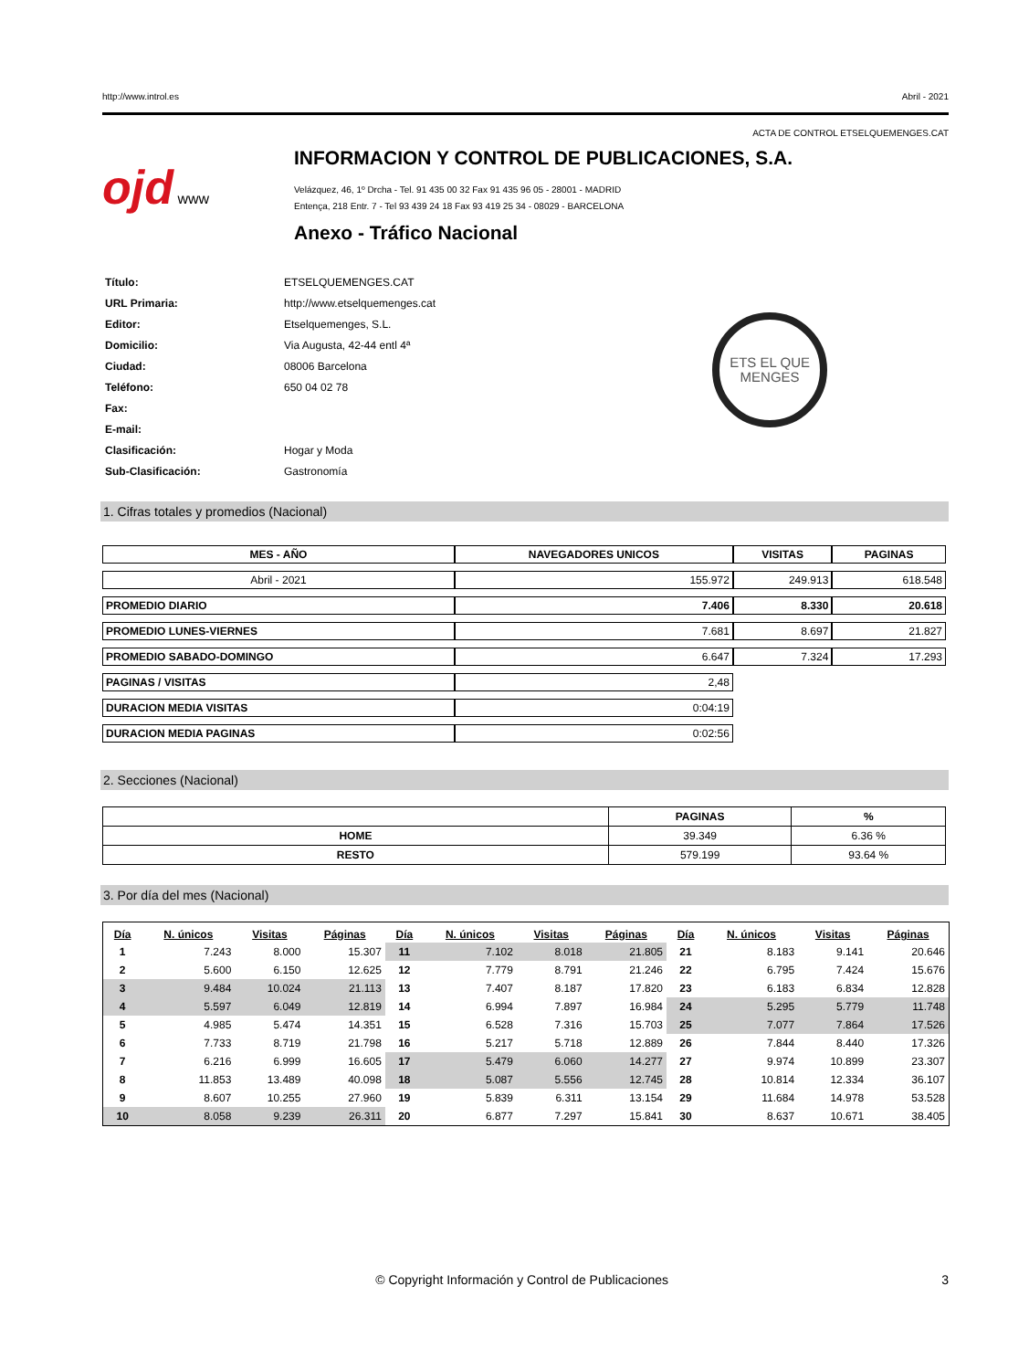http://www.introl.es Abril - 2021
ACTA DE CONTROL ETSELQUEMENGES.CAT
ojd www
INFORMACION Y CONTROL DE PUBLICACIONES, S.A.
Velázquez, 46, 1º Drcha - Tel. 91 435 00 32 Fax 91 435 96 05 - 28001 - MADRID
Entença, 218 Entr. 7 - Tel 93 439 24 18 Fax 93 419 25 34 - 08029 - BARCELONA
Anexo - Tráfico Nacional
| Título: | ETSELQUEMENGES.CAT |
| URL Primaria: | http://www.etselquemenges.cat |
| Editor: | Etselquemenges, S.L. |
| Domicilio: | Via Augusta, 42-44 entl 4ª |
| Ciudad: | 08006 Barcelona |
| Teléfono: | 650 04 02 78 |
| Fax: | |
| E-mail: | |
| Clasificación: | Hogar y Moda |
| Sub-Clasificación: | Gastronomía |
ETS EL QUE
MENGES
1. Cifras totales y promedios (Nacional)
| MES - AÑO | NAVEGADORES UNICOS | VISITAS | PAGINAS |
| --- | --- | --- | --- |
| Abril - 2021 | 155.972 | 249.913 | 618.548 |
| PROMEDIO DIARIO | 7.406 | 8.330 | 20.618 |
| PROMEDIO LUNES-VIERNES | 7.681 | 8.697 | 21.827 |
| PROMEDIO SABADO-DOMINGO | 6.647 | 7.324 | 17.293 |
| PAGINAS / VISITAS | 2,48 | | |
| DURACION MEDIA VISITAS | 0:04:19 | | |
| DURACION MEDIA PAGINAS | 0:02:56 | | |
2. Secciones (Nacional)
| | PAGINAS | % |
| --- | --- | --- |
| HOME | 39.349 | 6.36 % |
| RESTO | 579.199 | 93.64 % |
3. Por día del mes (Nacional)
| Día | N. únicos | Visitas | Páginas | Día | N. únicos | Visitas | Páginas | Día | N. únicos | Visitas | Páginas |
| --- | --- | --- | --- | --- | --- | --- | --- | --- | --- | --- | --- |
| 1 | 7.243 | 8.000 | 15.307 | 11 | 7.102 | 8.018 | 21.805 | 21 | 8.183 | 9.141 | 20.646 |
| 2 | 5.600 | 6.150 | 12.625 | 12 | 7.779 | 8.791 | 21.246 | 22 | 6.795 | 7.424 | 15.676 |
| 3 | 9.484 | 10.024 | 21.113 | 13 | 7.407 | 8.187 | 17.820 | 23 | 6.183 | 6.834 | 12.828 |
| 4 | 5.597 | 6.049 | 12.819 | 14 | 6.994 | 7.897 | 16.984 | 24 | 5.295 | 5.779 | 11.748 |
| 5 | 4.985 | 5.474 | 14.351 | 15 | 6.528 | 7.316 | 15.703 | 25 | 7.077 | 7.864 | 17.526 |
| 6 | 7.733 | 8.719 | 21.798 | 16 | 5.217 | 5.718 | 12.889 | 26 | 7.844 | 8.440 | 17.326 |
| 7 | 6.216 | 6.999 | 16.605 | 17 | 5.479 | 6.060 | 14.277 | 27 | 9.974 | 10.899 | 23.307 |
| 8 | 11.853 | 13.489 | 40.098 | 18 | 5.087 | 5.556 | 12.745 | 28 | 10.814 | 12.334 | 36.107 |
| 9 | 8.607 | 10.255 | 27.960 | 19 | 5.839 | 6.311 | 13.154 | 29 | 11.684 | 14.978 | 53.528 |
| 10 | 8.058 | 9.239 | 26.311 | 20 | 6.877 | 7.297 | 15.841 | 30 | 8.637 | 10.671 | 38.405 |
© Copyright Información y Control de Publicaciones 3